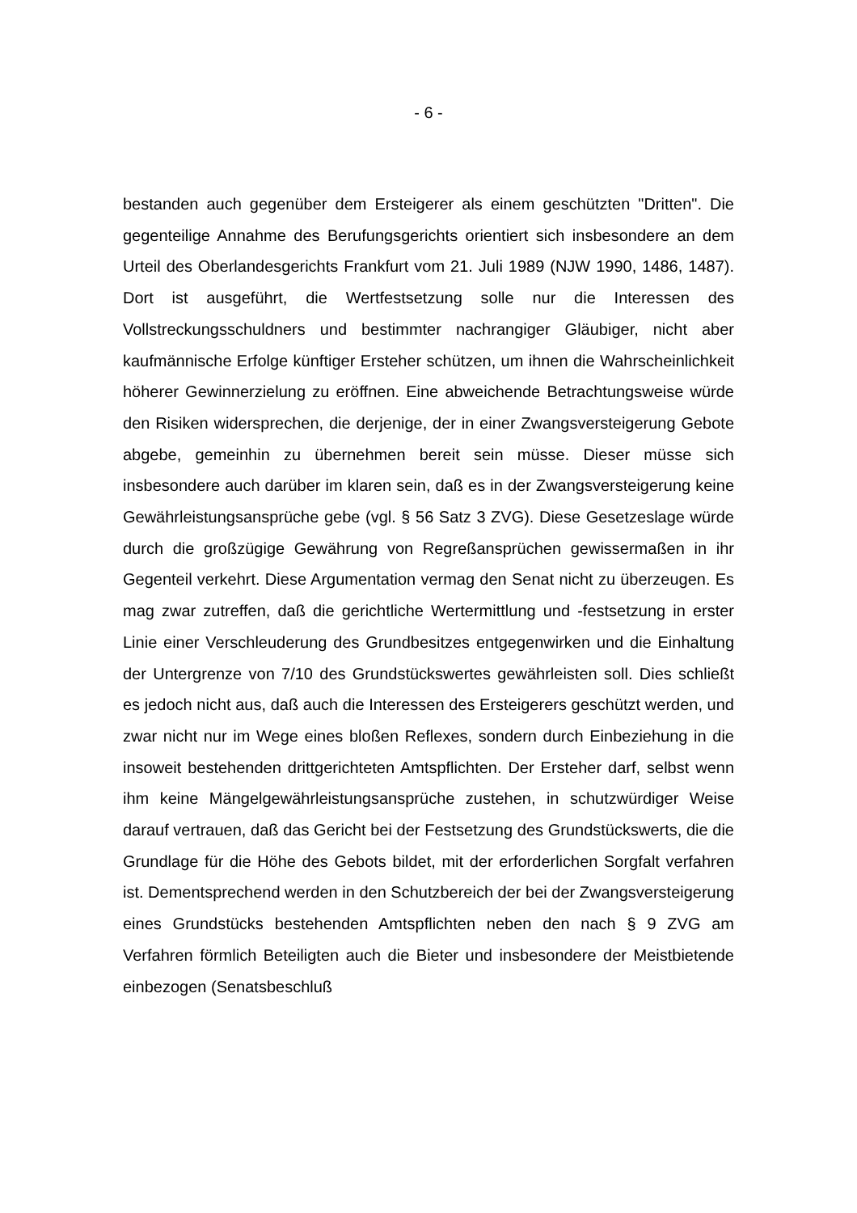- 6 -
bestanden auch gegenüber dem Ersteigerer als einem geschützten "Dritten". Die gegenteilige Annahme des Berufungsgerichts orientiert sich insbesondere an dem Urteil des Oberlandesgerichts Frankfurt vom 21. Juli 1989 (NJW 1990, 1486, 1487). Dort ist ausgeführt, die Wertfestsetzung solle nur die Interessen des Vollstreckungsschuldners und bestimmter nachrangiger Gläubiger, nicht aber kaufmännische Erfolge künftiger Ersteher schützen, um ihnen die Wahrscheinlichkeit höherer Gewinnerzielung zu eröffnen. Eine abweichende Betrachtungsweise würde den Risiken widersprechen, die derjenige, der in einer Zwangsversteigerung Gebote abgebe, gemeinhin zu übernehmen bereit sein müsse. Dieser müsse sich insbesondere auch darüber im klaren sein, daß es in der Zwangsversteigerung keine Gewährleistungsansprüche gebe (vgl. § 56 Satz 3 ZVG). Diese Gesetzeslage würde durch die großzügige Gewährung von Regreßansprüchen gewissermaßen in ihr Gegenteil verkehrt. Diese Argumentation vermag den Senat nicht zu überzeugen. Es mag zwar zutreffen, daß die gerichtliche Wertermittlung und -festsetzung in erster Linie einer Verschleuderung des Grundbesitzes entgegenwirken und die Einhaltung der Untergrenze von 7/10 des Grundstückswertes gewährleisten soll. Dies schließt es jedoch nicht aus, daß auch die Interessen des Ersteigerers geschützt werden, und zwar nicht nur im Wege eines bloßen Reflexes, sondern durch Einbeziehung in die insoweit bestehenden drittgerichteten Amtspflichten. Der Ersteher darf, selbst wenn ihm keine Mängelgewährleistungsansprüche zustehen, in schutzwürdiger Weise darauf vertrauen, daß das Gericht bei der Festsetzung des Grundstückswerts, die die Grundlage für die Höhe des Gebots bildet, mit der erforderlichen Sorgfalt verfahren ist. Dementsprechend werden in den Schutzbereich der bei der Zwangsversteigerung eines Grundstücks bestehenden Amtspflichten neben den nach § 9 ZVG am Verfahren förmlich Beteiligten auch die Bieter und insbesondere der Meistbietende einbezogen (Senatsbeschluß